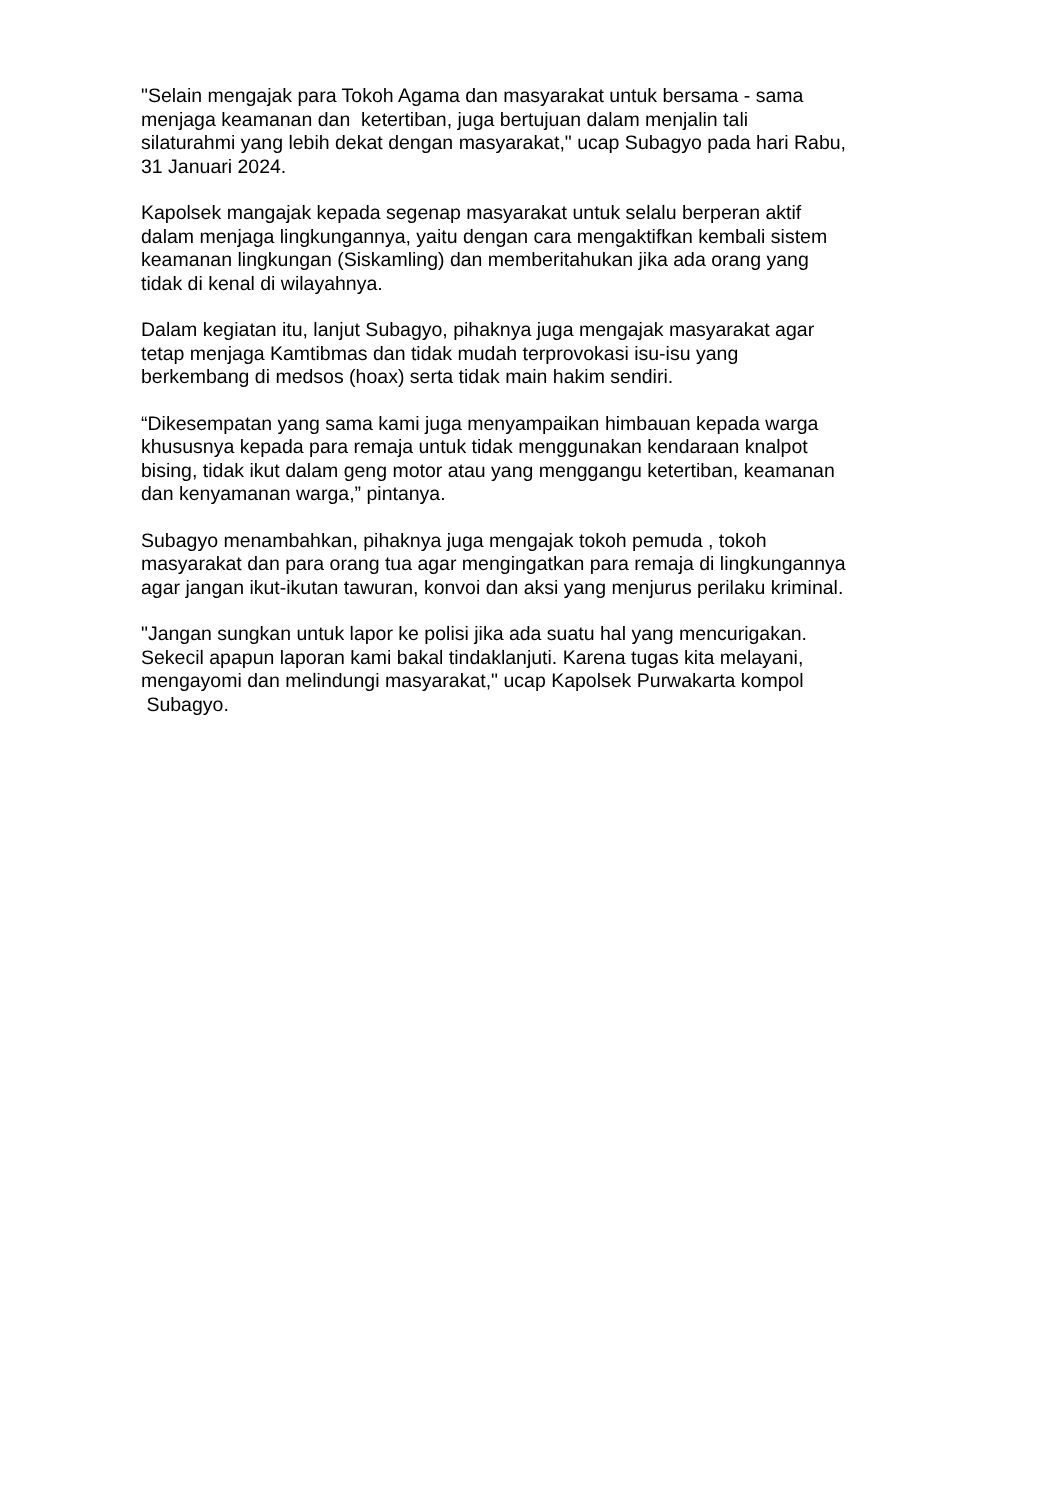"Selain mengajak para Tokoh Agama dan masyarakat untuk bersama - sama
menjaga keamanan dan ketertiban, juga bertujuan dalam menjalin tali
silaturahmi yang lebih dekat dengan masyarakat," ucap Subagyo pada hari Rabu,
31 Januari 2024.
Kapolsek mangajak kepada segenap masyarakat untuk selalu berperan aktif
dalam menjaga lingkungannya, yaitu dengan cara mengaktifkan kembali sistem
keamanan lingkungan (Siskamling) dan memberitahukan jika ada orang yang
tidak di kenal di wilayahnya.
Dalam kegiatan itu, lanjut Subagyo, pihaknya juga mengajak masyarakat agar
tetap menjaga Kamtibmas dan tidak mudah terprovokasi isu-isu yang
berkembang di medsos (hoax) serta tidak main hakim sendiri.
“Dikesempatan yang sama kami juga menyampaikan himbauan kepada warga
khususnya kepada para remaja untuk tidak menggunakan kendaraan knalpot
bising, tidak ikut dalam geng motor atau yang menggangu ketertiban, keamanan
dan kenyamanan warga,” pintanya.
Subagyo menambahkan, pihaknya juga mengajak tokoh pemuda , tokoh
masyarakat dan para orang tua agar mengingatkan para remaja di lingkungannya
agar jangan ikut-ikutan tawuran, konvoi dan aksi yang menjurus perilaku kriminal.
"Jangan sungkan untuk lapor ke polisi jika ada suatu hal yang mencurigakan.
Sekecil apapun laporan kami bakal tindaklanjuti. Karena tugas kita melayani,
mengayomi dan melindungi masyarakat," ucap Kapolsek Purwakarta kompol
Subagyo.